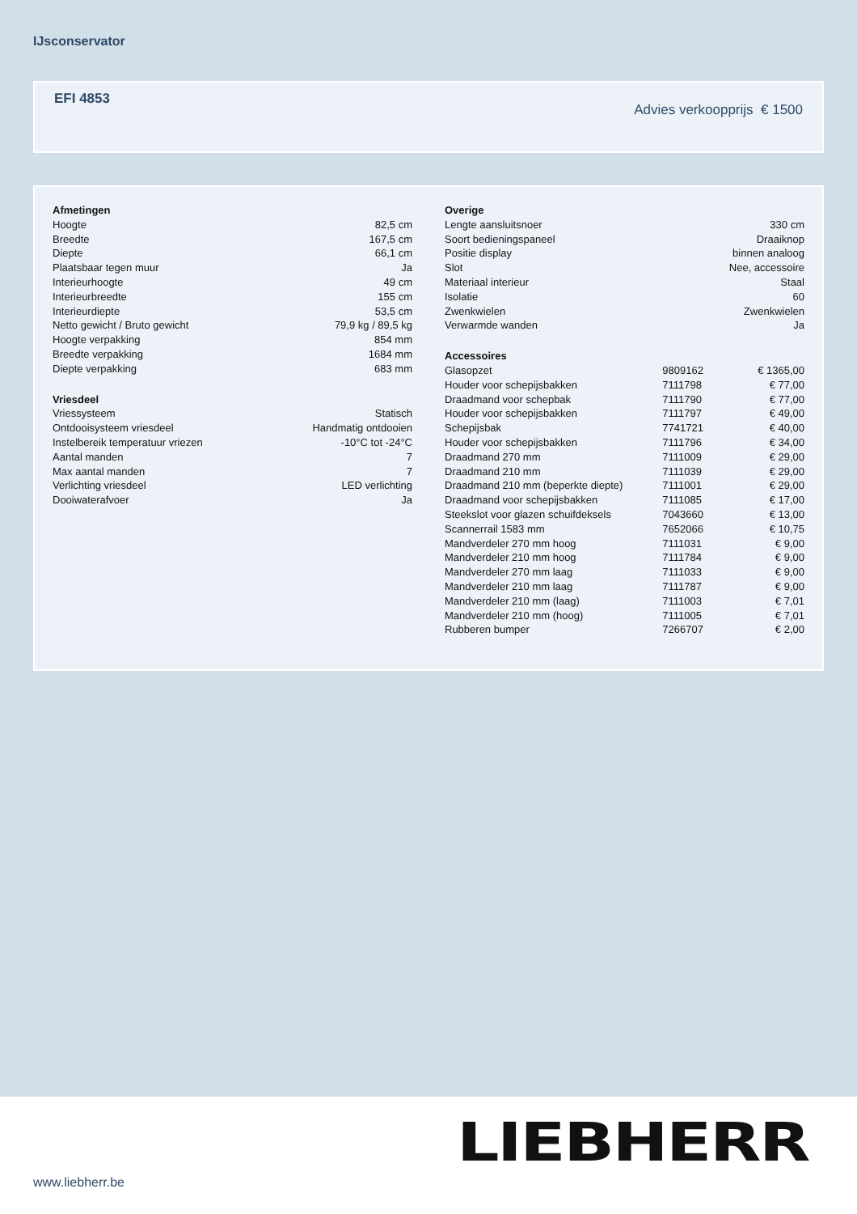IJsconservator
EFI 4853
Advies verkoopprijs € 1500
| Afmetingen | |
| --- | --- |
| Hoogte | 82,5 cm |
| Breedte | 167,5 cm |
| Diepte | 66,1 cm |
| Plaatsbaar tegen muur | Ja |
| Interieurhoogte | 49 cm |
| Interieurbreedte | 155 cm |
| Interieurdiepte | 53,5 cm |
| Netto gewicht / Bruto gewicht | 79,9 kg / 89,5 kg |
| Hoogte verpakking | 854 mm |
| Breedte verpakking | 1684 mm |
| Diepte verpakking | 683 mm |
| Vriesdeel | |
| Vriessysteem | Statisch |
| Ontdooisysteem vriesdeel | Handmatig ontdooien |
| Instelbereik temperatuur vriezen | -10°C tot -24°C |
| Aantal manden | 7 |
| Max aantal manden | 7 |
| Verlichting vriesdeel | LED verlichting |
| Dooiwaterafvoer | Ja |
| Overige | | |
| --- | --- | --- |
| Lengte aansluitsnoer | | 330 cm |
| Soort bedieningspaneel | | Draaiknop |
| Positie display | | binnen analoog |
| Slot | | Nee, accessoire |
| Materiaal interieur | | Staal |
| Isolatie | | 60 |
| Zwenkwielen | | Zwenkwielen |
| Verwarmde wanden | | Ja |
| Accessoires | | |
| Glasopzet | 9809162 | € 1365,00 |
| Houder voor schepijsbakken | 7111798 | € 77,00 |
| Draadmand voor schepbak | 7111790 | € 77,00 |
| Houder voor schepijsbakken | 7111797 | € 49,00 |
| Schepijsbak | 7741721 | € 40,00 |
| Houder voor schepijsbakken | 7111796 | € 34,00 |
| Draadmand 270 mm | 7111009 | € 29,00 |
| Draadmand 210 mm | 7111039 | € 29,00 |
| Draadmand 210 mm (beperkte diepte) | 7111001 | € 29,00 |
| Draadmand voor schepijsbakken | 7111085 | € 17,00 |
| Steekslot voor glazen schuifdeksels | 7043660 | € 13,00 |
| Scannerrail 1583 mm | 7652066 | € 10,75 |
| Mandverdeler 270 mm hoog | 7111031 | € 9,00 |
| Mandverdeler 210 mm hoog | 7111784 | € 9,00 |
| Mandverdeler 270 mm laag | 7111033 | € 9,00 |
| Mandverdeler 210 mm laag | 7111787 | € 9,00 |
| Mandverdeler 210 mm (laag) | 7111003 | € 7,01 |
| Mandverdeler 210 mm (hoog) | 7111005 | € 7,01 |
| Rubberen bumper | 7266707 | € 2,00 |
www.liebherr.be
LIEBHERR